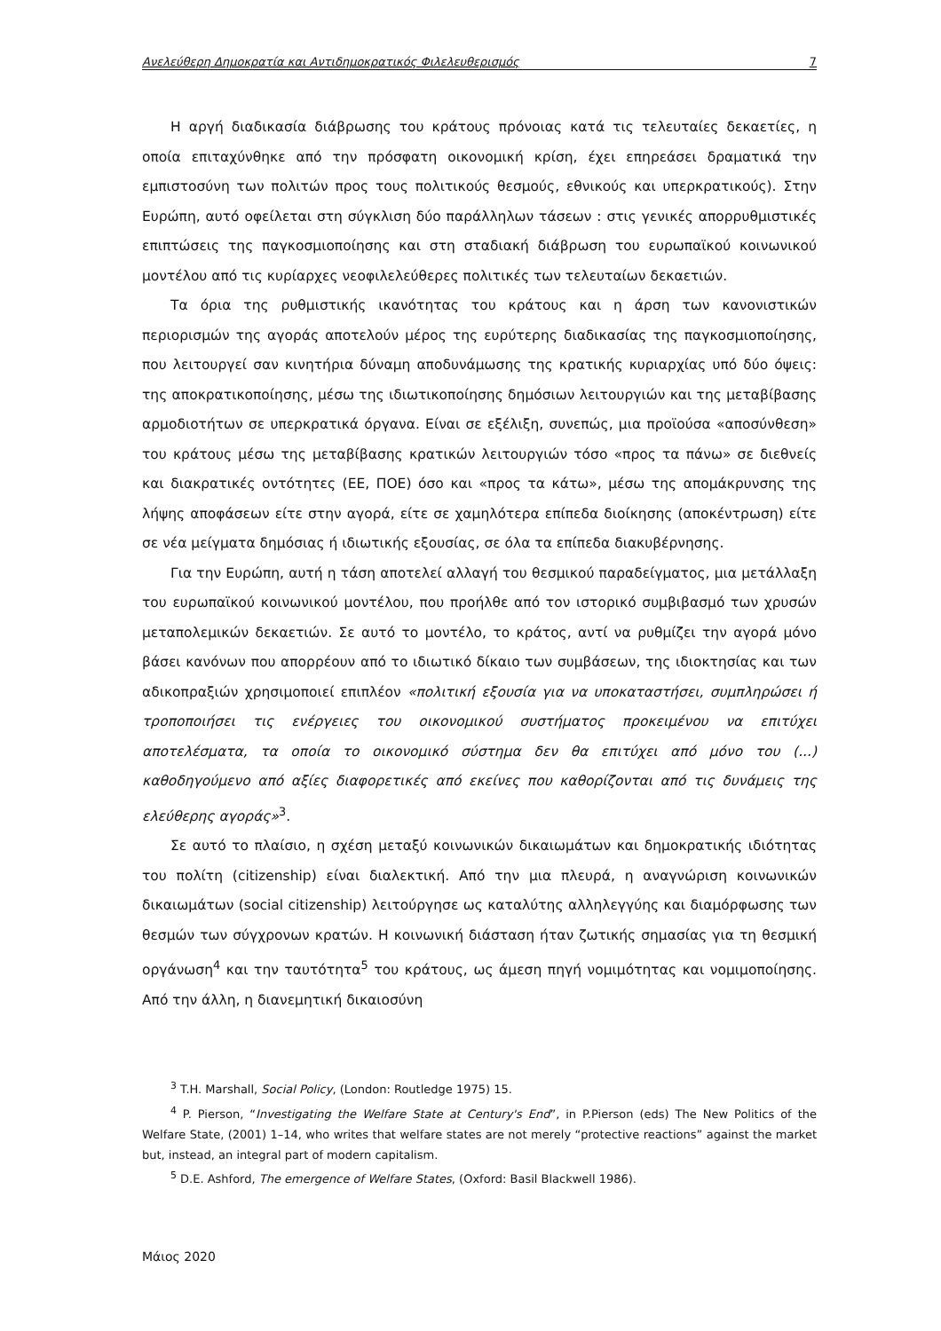Ανελεύθερη Δημοκρατία και Αντιδημοκρατικός Φιλελευθερισμός 7
Η αργή διαδικασία διάβρωσης του κράτους πρόνοιας κατά τις τελευταίες δεκαετίες, η οποία επιταχύνθηκε από την πρόσφατη οικονομική κρίση, έχει επηρεάσει δραματικά την εμπιστοσύνη των πολιτών προς τους πολιτικούς θεσμούς, εθνικούς και υπερκρατικούς). Στην Ευρώπη, αυτό οφείλεται στη σύγκλιση δύο παράλληλων τάσεων : στις γενικές απορρυθμιστικές επιπτώσεις της παγκοσμιοποίησης και στη σταδιακή διάβρωση του ευρωπαϊκού κοινωνικού μοντέλου από τις κυρίαρχες νεοφιλελεύθερες πολιτικές των τελευταίων δεκαετιών.
Τα όρια της ρυθμιστικής ικανότητας του κράτους και η άρση των κανονιστικών περιορισμών της αγοράς αποτελούν μέρος της ευρύτερης διαδικασίας της παγκοσμιοποίησης, που λειτουργεί σαν κινητήρια δύναμη αποδυνάμωσης της κρατικής κυριαρχίας υπό δύο όψεις: της αποκρατικοποίησης, μέσω της ιδιωτικοποίησης δημόσιων λειτουργιών και της μεταβίβασης αρμοδιοτήτων σε υπερκρατικά όργανα. Είναι σε εξέλιξη, συνεπώς, μια προϊούσα «αποσύνθεση» του κράτους μέσω της μεταβίβασης κρατικών λειτουργιών τόσο «προς τα πάνω» σε διεθνείς και διακρατικές οντότητες (ΕΕ, ΠΟΕ) όσο και «προς τα κάτω», μέσω της απομάκρυνσης της λήψης αποφάσεων είτε στην αγορά, είτε σε χαμηλότερα επίπεδα διοίκησης (αποκέντρωση) είτε σε νέα μείγματα δημόσιας ή ιδιωτικής εξουσίας, σε όλα τα επίπεδα διακυβέρνησης.
Για την Ευρώπη, αυτή η τάση αποτελεί αλλαγή του θεσμικού παραδείγματος, μια μετάλλαξη του ευρωπαϊκού κοινωνικού μοντέλου, που προήλθε από τον ιστορικό συμβιβασμό των χρυσών μεταπολεμικών δεκαετιών. Σε αυτό το μοντέλο, το κράτος, αντί να ρυθμίζει την αγορά μόνο βάσει κανόνων που απορρέουν από το ιδιωτικό δίκαιο των συμβάσεων, της ιδιοκτησίας και των αδικοπραξιών χρησιμοποιεί επιπλέον «πολιτική εξουσία για να υποκαταστήσει, συμπληρώσει ή τροποποιήσει τις ενέργειες του οικονομικού συστήματος προκειμένου να επιτύχει αποτελέσματα, τα οποία το οικονομικό σύστημα δεν θα επιτύχει από μόνο του (...) καθοδηγούμενο από αξίες διαφορετικές από εκείνες που καθορίζονται από τις δυνάμεις της ελεύθερης αγοράς»<sup>3</sup>.
Σε αυτό το πλαίσιο, η σχέση μεταξύ κοινωνικών δικαιωμάτων και δημοκρατικής ιδιότητας του πολίτη (citizenship) είναι διαλεκτική. Από την μια πλευρά, η αναγνώριση κοινωνικών δικαιωμάτων (social citizenship) λειτούργησε ως καταλύτης αλληλεγγύης και διαμόρφωσης των θεσμών των σύγχρονων κρατών. Η κοινωνική διάσταση ήταν ζωτικής σημασίας για τη θεσμική οργάνωση<sup>4</sup> και την ταυτότητα<sup>5</sup> του κράτους, ως άμεση πηγή νομιμότητας και νομιμοποίησης. Από την άλλη, η διανεμητική δικαιοσύνη
<sup>3</sup> T.H. Marshall, Social Policy, (London: Routledge 1975) 15.
<sup>4</sup> P. Pierson, “Investigating the Welfare State at Century's End”, in P.Pierson (eds) The New Politics of the Welfare State, (2001) 1–14, who writes that welfare states are not merely “protective reactions” against the market but, instead, an integral part of modern capitalism.
<sup>5</sup> D.E. Ashford, The emergence of Welfare States, (Oxford: Basil Blackwell 1986).
Μάιος 2020